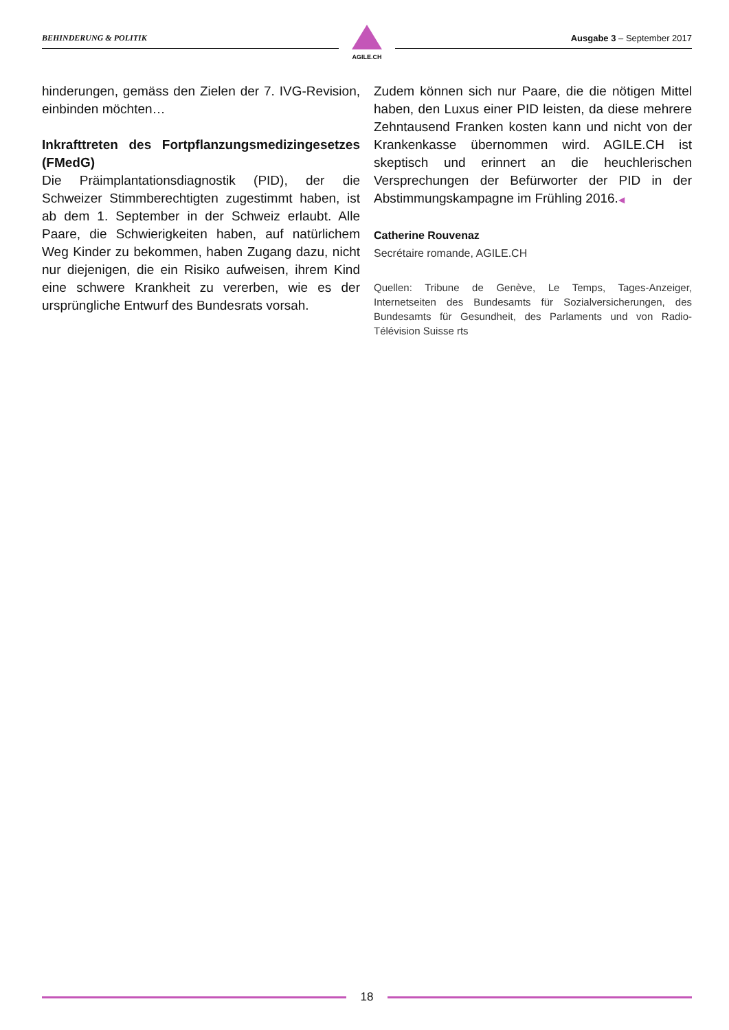BEHINDERUNG & POLITIK
AGILE.CH
Ausgabe 3 – September 2017
hinderungen, gemäss den Zielen der 7. IVG-Revision, einbinden möchten…
Inkrafttreten des Fortpflanzungsmedizingesetzes (FMedG)
Die Präimplantationsdiagnostik (PID), der die Schweizer Stimmberechtigten zugestimmt haben, ist ab dem 1. September in der Schweiz erlaubt. Alle Paare, die Schwierigkeiten haben, auf natürlichem Weg Kinder zu bekommen, haben Zugang dazu, nicht nur diejenigen, die ein Risiko aufweisen, ihrem Kind eine schwere Krankheit zu vererben, wie es der ursprüngliche Entwurf des Bundesrats vorsah.
Zudem können sich nur Paare, die die nötigen Mittel haben, den Luxus einer PID leisten, da diese mehrere Zehntausend Franken kosten kann und nicht von der Krankenkasse übernommen wird. AGILE.CH ist skeptisch und erinnert an die heuchlerischen Versprechungen der Befürworter der PID in der Abstimmungskampagne im Frühling 2016.◀
Catherine Rouvenaz
Secrétaire romande, AGILE.CH
Quellen: Tribune de Genève, Le Temps, Tages-Anzeiger, Internetseiten des Bundesamts für Sozialversicherungen, des Bundesamts für Gesundheit, des Parlaments und von Radio-Télévision Suisse rts
18